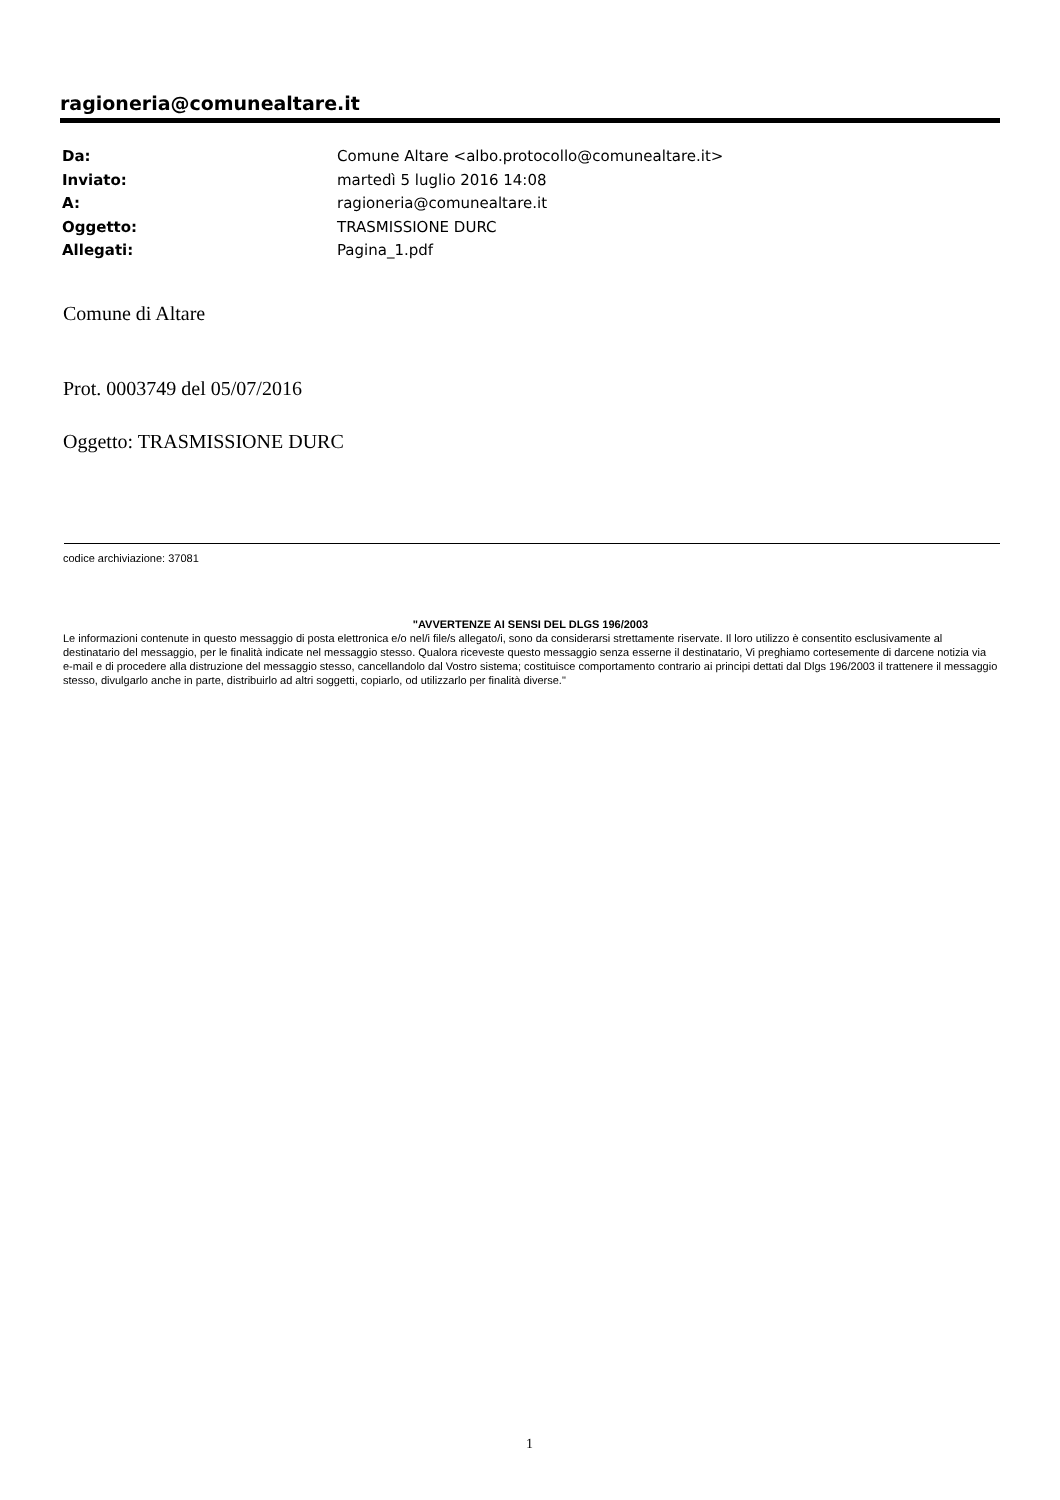ragioneria@comunealtare.it
| Da: | Comune Altare <albo.protocollo@comunealtare.it> |
| Inviato: | martedì 5 luglio 2016 14:08 |
| A: | ragioneria@comunealtare.it |
| Oggetto: | TRASMISSIONE DURC |
| Allegati: | Pagina_1.pdf |
Comune di Altare
Prot. 0003749 del 05/07/2016
Oggetto: TRASMISSIONE DURC
codice archiviazione: 37081
"AVVERTENZE AI SENSI DEL DLGS 196/2003
Le informazioni contenute in questo messaggio di posta elettronica e/o nel/i file/s allegato/i, sono da considerarsi strettamente riservate. Il loro utilizzo è consentito esclusivamente al destinatario del messaggio, per le finalità indicate nel messaggio stesso. Qualora riceveste questo messaggio senza esserne il destinatario, Vi preghiamo cortesemente di darcene notizia via e-mail e di procedere alla distruzione del messaggio stesso, cancellandolo dal Vostro sistema; costituisce comportamento contrario ai principi dettati dal Dlgs 196/2003 il trattenere il messaggio stesso, divulgarlo anche in parte, distribuirlo ad altri soggetti, copiarlo, od utilizzarlo per finalità diverse."
1